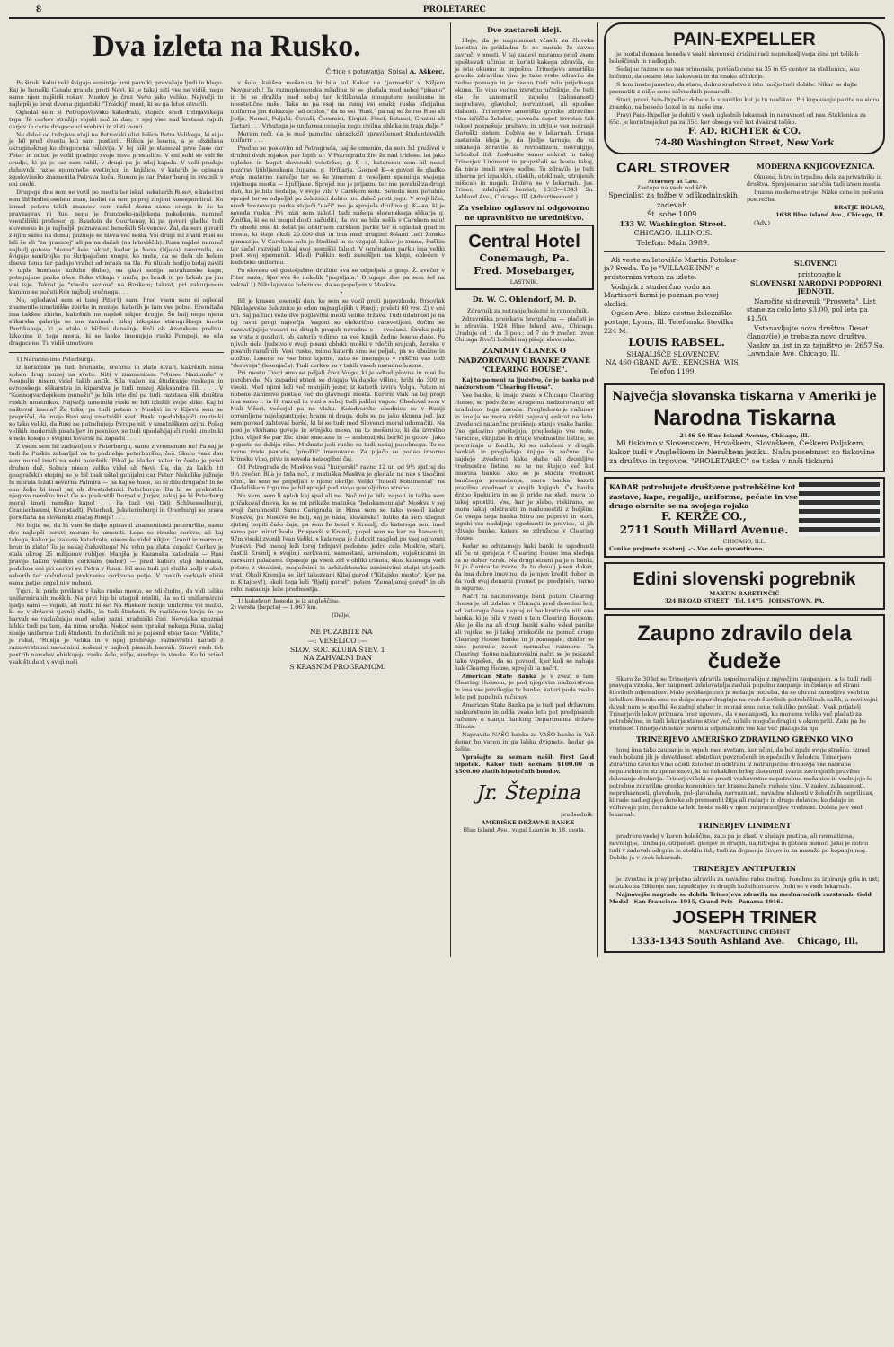8 PROLETAREC
Dva izleta na Rusko.
Črtice s potovanja. Spisal A. Aškerc.
Po široki kalni reki švigajo semintje urni parniki, prevažajo ljudi in blago. Kaj je beneški Canale grande proti Nevi, ki je tukaj niti vse ne vidiš, nego samo njen najširši rokav! Mostov je črez Nevo jako veliko. Največji in najlepši je brez dvoma gigantski "Troickij" most, ki so ga letos otvorili.
Ogledal sem si Petropovlovsko katedralo, stoječo sredi trdnjavskega trga. To cerkev stražijo vojaki noč in dan; v njej vise nad krstami rajnih carjev in carie dragocenci srebrni in zlati venci.
Ne daleč od trdnjave stoji na Petrovski ulici hišica Petra Velikega, ki si jo je bil pred dvesto leti sam postavil. Hišica je lesena, a je obzidana okroginokrog ko dragocena relikvija. V tej hiši je stanoval prve čase car Peter in odtod je vodil gradnjo svoje nove prestolice. V eni sobi se vidi še orodje, ki ga je car sam rabil, v drugi pa je zdaj kapela. V veži prodaje duhovnik razne spominske svetinjice in knjižice, v katerih je opisana zgodovinsko znamenita Petrova koča. Rusom je car Peter heroj in svetnik v eni osebi.
Drugega dne sem se vozil po mestu ter iskal nekaterih Rusov, s katerimi sem ibl bodisi osebno znan, bodisi da sem poprej z njimi korespondiral. No izmed petero takih znancev sem našel doma samo enega in še ta pravzaprav ni Rus, nego je francosko-poljskega pokoljenja, namreč vseučiliški profesor, g. Baudoin de Courtenay, ki pa govori gladko tudi slovensko in je najboljši poznavalec beneških Slovencev. Žal, da sem govoril z njim samo na domu; pozneje se nisva več sešla. Vsi drugi mi znani Rusi so bili še ali "za granicej" ali pa na dačah (na letoviščih). Rusa najdeš namreč najbolj gotovo "doma" šele takrat, kadar je Neva (Njeva) zamrznila, ko švigajo sanitrojke po škripajočem snegu, ko mete, da se dela ob belem dnevu tema ter padajo vrabci od mraza na tla. Po ulicah hodijo tedaj zaviti v tople kosmate kožuhe (šube), na glavi nosijo astrahanske kape, potegnjene preko ušes. Roke vtikajo v mufe; po bradi in po brkah pa jim visi ivje. Takrat je "visoka sezona" na Ruskem; takrat, pri zakurjenem kaminu se počuti Rus najbolj srečnega . . .
No, ogledaval sem si torej Piter1) sam. Pred vsem sem si ogledal znamenite umetniške zbirke in muzeje, katerih je tam vse polno. Eremitaža ima takšne zbirke, kakršnih ne najdeš nikjer drugje. Še bolj nego njena slikarska galerija so me zanimale tukaj izkopine starogrškega mesta Pantikapeja, ki je stalo v bližini današnje Krči ob Azovskem prelivu. Izkopine iz tega mesta, ki se lahko imenujejo ruski Pompeji, so sila dragocene. Tu vidiš umotvore
1) Narodno ime Peterburga.
iz keramike pa tudi bronaste, srebrne in zlate stvari, kakršnih nima noben drug muzej na svetu. Niti v znamenitem "Museo Nazionale" v Neapolju nisem videl takih antik. Sila važen za študiranje ruskega in evropskega slikarstva in kiparstva je tudi muzej Aleksandra III. . . . V "Konnogvardejskem manežu" je bila iste dni pa tudi razstava slik društva ruskih umetnikov. Največji umetniki ruski so bili izložili svoje slike. Kaj bi našteval imena? Že tukaj pa tudi potem v Moskvi in v Kijevu sem se prepričal, da imajo Rusi svoj umetniški svet. Ruski upodabljajoči umetniki so tako veliki, da Rusi ne potrebujejo Evrope niti v umetniškem oziru. Poleg velikih modernih pisateljev in pesnikov se tudi upodabljajoči ruski umetniki smelo kosajo s svojimi tovariši na zapadu . . .
Z vsem sem bil zadovoljen v Peterburgu, samo z vremenom ne! Pa saj je tudi že Puškin zabavljal na to podnebje peterburško, češ. Skoro vsak dan sem moral imeti na sebi površnik. Pihal je hladen veter in često je pršel droben dež. Solnca nisem veliko videl ob Nevi. Da, da, za kakih 10 geografskih stopinj se je bil ipak uštel genijalni car Peter. Nekoliko južneje bi moralа ležati severna Palmira — pa kaj se hoče, ko ni dilo drugače! In še eno željo bi imel jaz ob dvestoletnici Peterburga: Da bi se prekrstilo njegovo nemško ime! Če so prekrstili Dorpat v Jurjev, zakaj pa bi Peterburg moral imeti nemško kapo! . . Pa tudi vsi tisti Schluesselburgi, Oranienbaumi, Kronstadti, Peterhofi, Jekaterinburgi in Orenburgi so prava persiflaža na slovanski značaj Rusije! . . .
Ne bojte se, da bi vam še dalje opisaval znamenitosti peterurške, samo dve najlepši cerkvi moram še omeniti. Lepe so rimske cerkve, ali kaj takega, kakor je Izakova katedrala, nisem še videl nikjer. Granit in marmor, bron in zlato! To je nekaj čudovitega! Na vrhu pa zlata kupola! Cerkev je stala okrog 25 milijonov rubljev. Manjša je Kazanska katedrala — Rusi pravijo takim velikim cerkvam (sabor) — pred katero stoji kolonada, podobna oni pri cerkvi sv. Petra v Rimu. Bil sem tudi pri službi božji v obeh saborih ter občudoval prekrasno cerkveno petje. V ruskih cerkvah slišiš samo petje; orgel ni v nobeni.
Tujcu, ki pride prvikrat v kako rusko mesto, se zdi čudno, da vidi toliko uniformiranih moških. Na prvi hip bi utegnil misliti, da so ti uniformirani ljudje sami — vojaki, ali motil bi se! Na Ruskem nosijo uniforme vsi možki, ki so v državni (javni) službi, in tudi študenti. Po različnem kroju in po barvah se razločujejo med seboj razni uradniški čini. Nevojaka spoznaš lahko tudi po tem, da nima orožja. Nekoč sem vprašal nekega Rusa, zakaj nosijo uniforme tudi študenti. In dotičnik mi je pojasnil stvar tako: "Vidite," je rekel, "Rusija je velika in v npej prebivajo raznovrstni narodi z raznovrstnimi narodnimi nošami v najbolj pisanih barvah. Sinovi vseh teh pestrih narodov obiskujejo ruske šole, nižje, srednje in visoke. Ko bi prišel vsak študent v svoji noši
v šolo, kakšna mešanica bi bila to! Kakor na "jarmarki" v Nižjem Novgorodu! Ta raznoplemenska mladina bi se gledala med seboj "pisano" in bi se dražila med seboj ter kritikovala mnogotere neukusne in neestetične noše. Tako so pa vsaj na zunaj vsi enaki; ruska oficijalna uniforma jim dokazuje "ad oculos," da so vsi "Rusi," pa naj so že res Rusi ali Judje, Nemci, Poljaki, Čuvaši, Čeremisi, Kirgizi, Finci, Estonci, Gruzini ali Tartari . . . Vrhutega je uniforma cenejša nego civilna obleka in traja dalje."
Moram reči, da je mož pametno obrazložil upravičenost študentovskih uniform . . .
Predno se poslovim od Petrograda, naj še omenim, da sem bil preživel v družmi dveh rojakov par lepih ur. V Petrogradu živi že nad trideset let jako ugleden in bogat slovenski veletržec, g. K—s, kateremu sem bil nesel pozdrav ljubljanskega župana, g. Hribarja. Gospod K—s govori še gladko svoje materno narečje ter se še zmerom z veseljem spominja svojega rojstnega mesta — Ljubljane. Sprejel me je prijazno ter me povabil za drugi dan, ko je bila nedelja, v svojo vilo v Carskem selu. Seveda sem povabilo sprejel ter se odpeljal po železnici dobro uro daleč proti jugu. V svoji lični, sredi brezovega parka stoječi "dači" me je sprejela družina g. K—sa, ki je seveda ruska. Pri mizi sem zalotil tudi našega slovenskega slikarja g. Žmitka, ki se ni mogel dosti načuditi, da sva se bila sešla v Carskem selu! Po obedu smo šli šetat po obširnem carskem parku ter si ogledali grad in mesto, ki šteje okoli 20.000 duš in ima med drugimi šolami tudi žensko gimnazijo. V Carskem selu je študiral in se vzgajal, kakor je znano, Puškin ter začel razvijati tukaj svoj pesniški talent. V senčnatem parku ima veliki poet svoj spomenik. Mladi Puškin sedi zamišljen na klopi, oblečen v kadetsko uniformo.
Po slovesu od gostoljubne družine sva se odpeljala z gosp. Ž. zvečer v Piter nazaj, kjer sva še nekolik "poguljala." Drugega dne pa sem šel na vokzal 1) Nikolajevske železnice, da se popeljem v Moskvo.
•
Bil je krasen jesenski dan, ko sem se vozil proti jugovzhodu. Brzovlak Nikolajevske železnice je eden najnaglejših v Rusiji; preleti 60 vrst 2) v eni uri. Saj pa tudi veže dve poglavitni mesti velike države. Tudi udobnost je na tej ravni progi največja. Vagoni so električno razsvetljeni, dočim se razsvetljujejo vozovi na drugih progah navadno s — svečami. Široka polja se vrste z gozdovi, ob katerih vidimo na več krajih čedne lesene dače. Po njivah dela ljudstvo v svoji pisani obleki: moški v rdečih srajcah, ženske v pisanih rarafinih. Vasi ruske, mimo katerih smo se peljali, pa so ubožne in otožne. Lesene so vse brez izjeme, zato se imenujejo v ruščini vas tudi "derevnja" (lesenjača). Tudi cerkve so v takih vaseh navadno lesene.
Pri mestu Tveri smo se peljali črez Volgo, ki je odtod plovna in nosi že parobrode. Na zapadni strani se dvigajo Valdajske višine, hribi do 300 m visoki. Med njimi leži več manjših jezer, iz katerih izvira Volga. Potem ni nobene zanimive postaje več do glavnega mesta. Kurirni vlak na tej progi ima samo I. in II. razred in vozi s seboj tudi jedilni vagon. Obedoval sem v Mali Višeri, večerjal pa na vlaku. Kolodvorske obednice so v Rusiji opremljene najelegantneje; hrana ni draga, dobi se pa jako ukusna jed. Jaz sem povsod zahteval boršč, ki bi se tudi med Slovenci moral udomačiti. Na pesi je vkuhano goveje in svinjsko meso, na to mešanico, ki da izvrstno juho, vliješ še par žlic kisle smetane in — ambrozijski boršč je gotov! Jako pogosto se dobijo ribe. Možnate jedi ruske so tudi nekaj posebnega. To so razne vrste pastete, "pirožki" imenovane. Za pijačo se podao izborno krimsko vino, pivo in seveda neizogibni čaj.
Od Petrograda do Moskve vozi "kurjerski" ravno 12 ur, od 9½ zjutraj do 9½ zvečer. Bila je trda noč, a matuška Moskva je gledala na nas s tisočimi očmi, ko smo se pripeljali v njeno okrilje. Veliki "hoteél Kontinental" na Gledališkem trgu me je bil sprejel pod svojo gostoljubno streho . . .
Ne vem, sem li sploh kaj spal ali ne. Noč mi je bila napoti in težko sem pričakoval dneva, ko se mi prikaže matuška "belokamennaja" Moskva v sej svoji čarobnosti! Samo Carigrada in Rima sem se tako veselil kakor Moskve, pa Moskve še bolj, saj je naša, slovanska! Toliko da sem utegnil zjutraj popiti čašo čaja, pa sem že tekel v Kremlj, do katerega sem imel samo par minut hoda. Prispevši v Kremlj, popel sem se kar na kameniti, 97m visoki zvonik Ivan Veliki, s katerega je čudovit razgled po vsej ogromni Moskvi. Pod menoj leži torej trdnjavi podobno jedro cele Moskve, stari, častiti Kremlj s svojimi cerkvami, samostani, arsenalom, vojašnicami in carskimi palačami. Opasuje ga visok zid v obliki trikota, skoz katerega vodi petero z visokimi, mogočnimi in arhitektonsko zanimivimi stolpi utrjenih vrat. Okoli Kremlja se širi takozvani Kitaj gorod ("Kitajsko mesto", kjer pa ni Kitajcev!), okoli tega leži "Bjelij gorod", potem "Zemaljanoj gorod" in ob robu nazadnje leže predmestja.
1) kolodvor; beseda je iz angleščine.
2) versta (bepcta) — 1.067 km.
(Dalje)
NE POZABITE NA
—: VESELICO :—
SLOV. SOC. KLUBA ŠTEV. 1
NA ZAHVALNI DAN
S KRASNIM PROGRAMOM.
Dve zastareli ideji.
Idejo, da je nagnusnost včasih za človeka koristna in prikladna bi se moralo že davno zavreči v smeti. V tej zadevi moramo pred vsem upoštevati učinke in koristi kakega zdravila, če je isto okusno in uspešno. Trinerjevo ameriško grenko zdravilno vino je take vrste zdravilo da vedno pomaga in je zaeno tudi zelo prijetnega okusa. To vino vedno izvrstno učinkuje, če tudi ste že zanemarili zapeko (zabasanost) neprebavo, glavobol, nervoznost, ali splošne slabosti. Trinerjevo ameriško grenko zdravilno vino izčišča želodec, povrača zopet izvrsten tek (okus) pospešuje prebavo in utrjuje ves notranji človeški sistem. Dobiva se v lekarnah. Druga zastarela ideja je, da ljudje tarnajo, da ni nikakega zdravila za revmatizem, nevralgijo, hrbtobol itd. Poskusite samo enkrat in takoj Trinerjev Liniment in prepričali se boste takoj, da niste imeli prave sodbe. To zdravilo je tudi izborno pri izpahkih, otiskih, oteklinah, utrujenih mišicah in nogah. Dobiva se v lekarnah. Jos. Triner, izdelujoči kemist, 1333—1343 So. Ashland Ave., Chicago, Ill. (Advertisement.)
Za vsebino oglasov ni odgovorno ne upravništvo ne uredništvo.
Central Hotel
Conemaugh, Pa.
Fred. Mosebarger,
LASTNIK.
Dr. W. C. Ohlendorf, M. D.
Zdravnik za notranje bolezni in ranocelnik.
Zdravniška preiskava brezplačna — plačati je le zdravila. 1924 Blue Island Ave., Chicago. Uraduje od 1 do 3 pop.; od 7 do 9 zvečer. Izven Chicaga živeči bolniki naj pišejo slovensko.
ZANIMIV ČLANEK O NADZOROVANJU BANKE ZVANE "CLEARING HOUSE".
Kaj to pomeni za ljudstvo, če je banka pod nadzorstvom "Clearing Housa".
Vse banke, ki imajo zvezo s Chicago Clearing House, so podvržene strogemu nadzorovanju od uradnikov tega zavoda. Pregledovanje računov in imetja se mora vršiti najmanj enkrat na leto. Izvedenci natančno preiščejo stanje vsake banke. Vso gotovino preštejejo, pregledajo vse note, varščine, vknjižbe in druge vrednostne listine, se prepričajo o fondih, ki so naloženi v drugih bankah in pregledajo knjige in račune. Če najdejo izvedenci kake slabe ali dvomljive vrednostne listine, se te ne štejejo več kot imovina banke. Ako se je skrčila vrednost bančnega premoženja, mora banka kazati pravilno vrednost v svojih knjigah. Če banka drzno špekulira in se ji pride na sled, mora to takoj opustiti. Vse, kar je slabo, riskirano, se mora takoj odstraniti in nadomestiti z boljšim. Če vsega tega banka hitro ne popravi in stori, izgubi vse nadaljnje ugodnosti in pravice, ki jih vživajo banke, katere so združene v Clearing House.
Kedar se odvzamejo kaki banki te ugodnosti ali če ni sprejeta v Clearing House ima slednja za to dober vzrok. Na drugi strani pa je o banki, ki je članica te zveze, že to dovolj jasen dokaz, da ima dobro imovino, da je njen kredit dober in da vodi svoj denarni promet po predpisih, varno in sigurno.
Načrt za nadzorovanje bank potom Clearing Housa je bil izdelan v Chicagu pred desetimi leti, od katerega časa naprej ni bankrotirala niti ena banka, ki je bila v zvezi s tem Clearing Housom. Ako je šlo na ali drugi banki slabo vsled panike ali vojske, so ji takoj priskočile na pomoč druge Clearing House banke in ji pomagale, dokler se niso povrnile zopet normalne razmere. Ta Clearing House nadzorovalni načrt se je pokazal tako vspešen, da so povsod, kjer koli se nahaja kak Clearng House, sprejeli ta načrt.
American State Banka je v zvezi s tem Clearing Housom, je pod njegovim nadzorstvom in ima vse privilegije te banke, kateri poda vsako leto pet popolnih računov.
American State Banka pa je tudi pod državnim nadzorstvom in odda vsako leto pet predpisanih računov o stanju Banking Departmenta države Illinois.
Napravite NAŠO banko za VAŠO banko in Vaš denar bo varen in ga lahko dvignete, kedar ga želite.
Vprašajte za seznam naših First Gold hipotek. Kakor tudi seznam $100.00 in $500.00 zlatih hipotečnih bondov.
Jr. Štepina
predsednik.
AMERIŠKE DRŽAVNE BANKE
Blue Island Ave., vogal Loomis in 18. cesta.
PAIN-EXPELLER
je postal domača beseda v vsaki slovenski družini radi neprekosljivega čina pri tolikih boleščinah in nadlogah.
Sedajne razmere so nas primorale, povišati ceno na 35 in 65 centov za steklenico, ako hočemo, da ostane iste kakovosti in da enako učinkuje.
S tem imate jamstvo, da staro, dobro sredstvo z isto močjo tudi dobite. Nikar se dajte premotiti z nižjo ceno ničvrednih ponaredb.
Stari, pravi Pain-Expeller dobete le v zavitku kot je tu naslikan. Pri kupovanju pazite na sidro znamko, na besedo Loxol in na naše ime.
Pravi Pain-Expeller je dobiti v vseh uglednih lekarnah in naravnost od nas. Steklenica za 65c. je koristneja kot pa za 35c. ker obsega več kot dvakrat toliko.
F. AD. RICHTER & CO.
74-80 Washington Street, New York
CARL STROVER
Attorney at Law.
Zastopa na vseh sodiščih.
Specialist za tožbe v odškodninskih zadevah.
Št. sobe 1009.
133 W. Washington Street.
CHICAGO. ILLINOIS.
Telefon: Main 3989.
MODERNA KNJIGOVEZNICA.
Okusno, hitro in trpežno dela za privatnike in društva. Sprejemamo naročila tudi izven mesta.
Imamo moderne stroje. Nizke cene in poštena postrežba.
BRATJE HOLAN,
1638 Blue Island Ave., Chicago, Ill.
(Adv.)
Ali veste za letovišče Martin Potokar-ja? Sveda. To je "VILLAGE INN" s prostornim vrtom za izlete.
Vodnjak z studenčno vodo na Martinovi farmi je poznan po vsej okolici.
Ogden Ave., blizo cestne železniške postaje, Lyons, Ill. Telefonska številka 224 M.
LOUIS RABSEL.
SHAJALIŠČE SLOVENCEV.
NA 460 GRAND AVE., KENOSHA, WIS.
Telefon 1199.
SLOVENCI
pristopajte k
SLOVENSKI NARODNI PODPORNI JEDNOTI.
Naročite si dnevnik "Prosveta". List stane za celo leto $3.00, pol leta pa $1.50.
Vstanavljajte nova društva. Deset članov(ie) je treba za novo društvo. Naslov za list in za tajništvo je: 2657 So. Lawndale Ave. Chicago, Ill.
Največja slovanska tiskarna v Ameriki je
Narodna Tiskarna
2146-50 Blue Island Avenue, Chicago, Ill.
Mi tiskamo v Slovenskem, Hrvaškem, Slovaškem, Češkem Poljskem, kakor tudi v Angleškem in Nemškem jeziku. Naša posebnost so tiskovine za društvo in trgovce. "PROLETAREC" se tiska v naši tiskarni
KADAR potrebujete društvene potrebščine kot zastave, kape, regalije, uniforme, pečate in vse drugo obrnite se na svojega rojaka
F. KERŽE CO.,
2711 South Millard Avenue.
CHICAGO, ILL.
Cenike prejmete zastonj. -:- Vse delo garantirano.
Edini slovenski pogrebnik
MARTIN BARETINČIČ
324 BROAD STREET Tel. 1475 JOHNSTOWN, PA.
Zaupno zdravilo dela čudeže
Skoro že 30 let se Trinerjeva zdravila uspešno rabijo z največjim zaupanjem. A to tudi radi pravega vzroka, ker zaupnost izdelovatelja zasluži popolno zaupanje in čislanje od strani številnih odjemalcev. Malo povišanje cen je sedanja potreba, da se ohrani zanesljiva vsebina izdelkov. Branilo smo se dolgo zoper draginjo na vseh številnih potrebščinah naših, a novi vojni davek nam je spodbil še zadnji steber in morali smo cene nekoliko povišati. Vsak prijatelj Trinerjevih lekov priznava brez ugovora, da v sedanjosti, ko moramo veliko več plačati za potrebščine, in tudi lekarja stane stvar več, ni bilo mogoče dragini v okom priti. Zato pa bo vrednost Trinerjevih lekov povrnila odjemalcem vse kar več plačajo za nje.
TRINERJEVO AMERIŠKO ZDRAVILNO GRENKO VINO
torej ima tako zaupanje in vspeh med svetom, ker učini, da bol zgubi svoje strašilo. Izmed vseh bolezni jih je devetdeset odstotkov povzročenih in spočetih v želodcu. Trinerjevo Zdravilno Grenko Vino očisti želodec in odstrani iz notranjščine drobovja vse nabrane nepotrebne in strupene snovi, ki so nekakšen brlog zlotvornih tvarin zavirajočih pravilno delovanje drobovja. Trinerjevi leki so prosti vsakovrstne nepotrebne mešanice in vsebujejo le potrebne zdravilne grenke koreninice ter krasno žareče rudeče vino. V zadevi zabasanosti, neprebavnosti, glavobola, pol-glavobola, nervoznosti, navadne slabosti v želodčnih nepriliках, ki rade nadlegujejo ženske ob premembi žitja ali rudarje in druge delavce, ko delajo in vdihavajo plin, če rabite ta lek, boste našli v njem neprecenljive vrednost. Dobite je v vseh lekarnah.
TRINERJEV LINIMENT
prodrere vselej v koren boleščine, zato pa je zlasti v slučaju protina, ali revmatizma, nevralgije, lumbago, otrpelosti glenjev in drugih, najhitrejša in gotova pomoč. Jako je dobro tudi v zadevah odrgnin in oteklin itd., tudi za drgnenje živcev in za masažo po kopanju nog. Dobite je v vseh lekarnah.
TRINERJEV ANTIPUTRIN
je izvrstno in pray prijetno zdravilo za navadno rabo znotraj. Posebno za izpiranje grla in ust; istotako za čiščenje ran, izpuščajev in drugih kožnih otvorov. Dobi se v vseh lekarnah.
Najnovejše nagrade so dobila Trinerjeva zdravila na mednarodnih razstavah: Gold Medal—San Francisco 1915, Grand Prix—Panama 1916.
JOSEPH TRINER
MANUFACTURING CHEMIST
1333-1343 South Ashland Ave. Chicago, Ill.